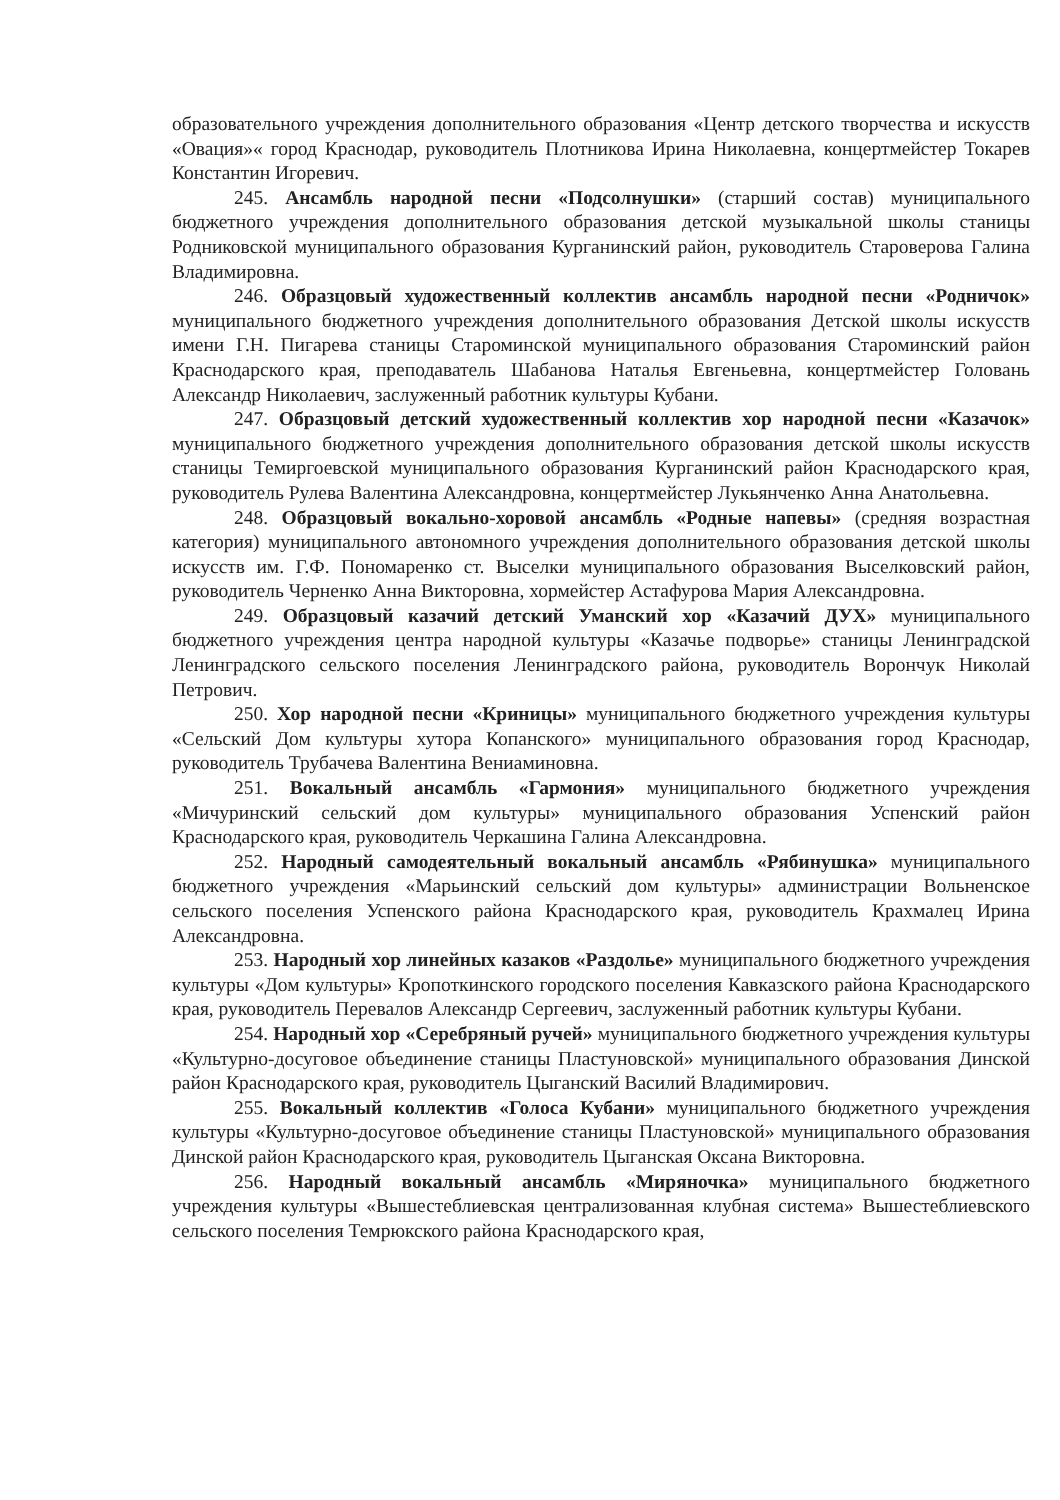образовательного учреждения дополнительного образования «Центр детского творчества и искусств «Овация»« город Краснодар, руководитель Плотникова Ирина Николаевна, концертмейстер Токарев Константин Игоревич.
245. Ансамбль народной песни «Подсолнушки» (старший состав) муниципального бюджетного учреждения дополнительного образования детской музыкальной школы станицы Родниковской муниципального образования Курганинский район, руководитель Староверова Галина Владимировна.
246. Образцовый художественный коллектив ансамбль народной песни «Родничок» муниципального бюджетного учреждения дополнительного образования Детской школы искусств имени Г.Н. Пигарева станицы Староминской муниципального образования Староминский район Краснодарского края, преподаватель Шабанова Наталья Евгеньевна, концертмейстер Головань Александр Николаевич, заслуженный работник культуры Кубани.
247. Образцовый детский художественный коллектив хор народной песни «Казачок» муниципального бюджетного учреждения дополнительного образования детской школы искусств станицы Темиргоевской муниципального образования Курганинский район Краснодарского края, руководитель Рулева Валентина Александровна, концертмейстер Лукьянченко Анна Анатольевна.
248. Образцовый вокально-хоровой ансамбль «Родные напевы» (средняя возрастная категория) муниципального автономного учреждения дополнительного образования детской школы искусств им. Г.Ф. Пономаренко ст. Выселки муниципального образования Выселковский район, руководитель Черненко Анна Викторовна, хормейстер Астафурова Мария Александровна.
249. Образцовый казачий детский Уманский хор «Казачий ДУХ» муниципального бюджетного учреждения центра народной культуры «Казачье подворье» станицы Ленинградской Ленинградского сельского поселения Ленинградского района, руководитель Ворончук Николай Петрович.
250. Хор народной песни «Криницы» муниципального бюджетного учреждения культуры «Сельский Дом культуры хутора Копанского» муниципального образования город Краснодар, руководитель Трубачева Валентина Вениаминовна.
251. Вокальный ансамбль «Гармония» муниципального бюджетного учреждения «Мичуринский сельский дом культуры» муниципального образования Успенский район Краснодарского края, руководитель Черкашина Галина Александровна.
252. Народный самодеятельный вокальный ансамбль «Рябинушка» муниципального бюджетного учреждения «Марьинский сельский дом культуры» администрации Вольненское сельского поселения Успенского района Краснодарского края, руководитель Крахмалец Ирина Александровна.
253. Народный хор линейных казаков «Раздолье» муниципального бюджетного учреждения культуры «Дом культуры» Кропоткинского городского поселения Кавказского района Краснодарского края, руководитель Перевалов Александр Сергеевич, заслуженный работник культуры Кубани.
254. Народный хор «Серебряный ручей» муниципального бюджетного учреждения культуры «Культурно-досуговое объединение станицы Пластуновской» муниципального образования Динской район Краснодарского края, руководитель Цыганский Василий Владимирович.
255. Вокальный коллектив «Голоса Кубани» муниципального бюджетного учреждения культуры «Культурно-досуговое объединение станицы Пластуновской» муниципального образования Динской район Краснодарского края, руководитель Цыганская Оксана Викторовна.
256. Народный вокальный ансамбль «Миряночка» муниципального бюджетного учреждения культуры «Вышестеблиевская централизованная клубная система» Вышестеблиевского сельского поселения Темрюкского района Краснодарского края,